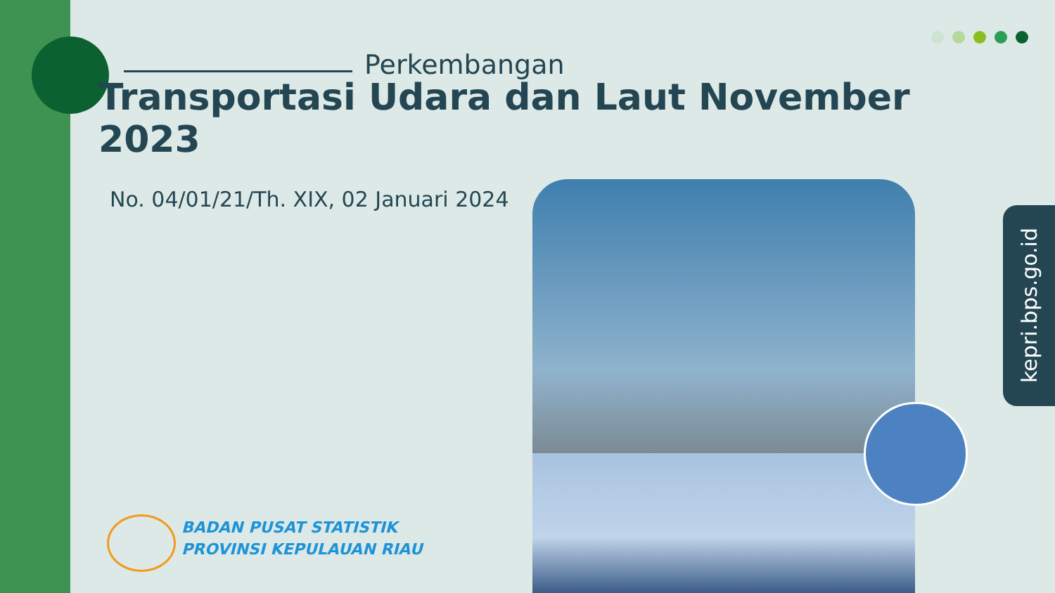Perkembangan
Transportasi Udara dan Laut November 2023
No. 04/01/21/Th. XIX, 02 Januari 2024
kepri.bps.go.id
BADAN PUSAT STATISTIK
PROVINSI KEPULAUAN RIAU